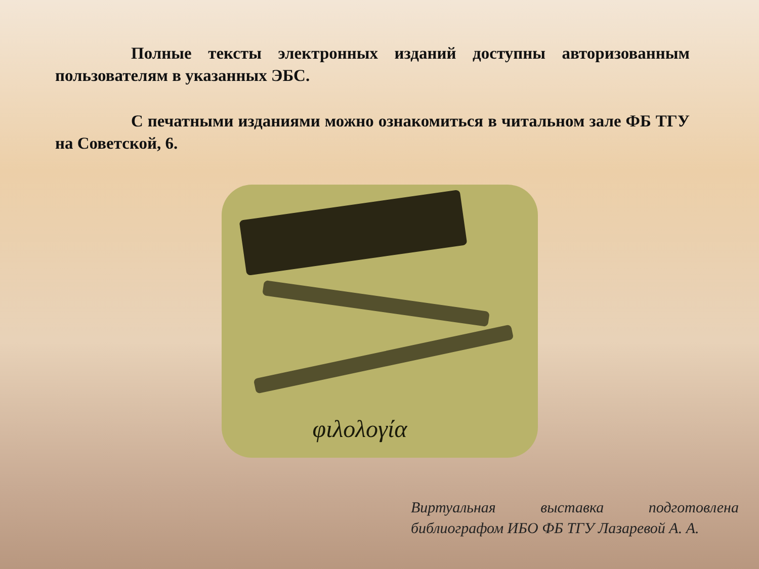Полные тексты электронных изданий доступны авторизованным пользователям в указанных ЭБС.
С печатными изданиями можно ознакомиться в читальном зале ФБ ТГУ на Советской, 6.
φιλολογία
Виртуальная выставка подготовлена библиографом ИБО ФБ ТГУ Лазаревой А. А.